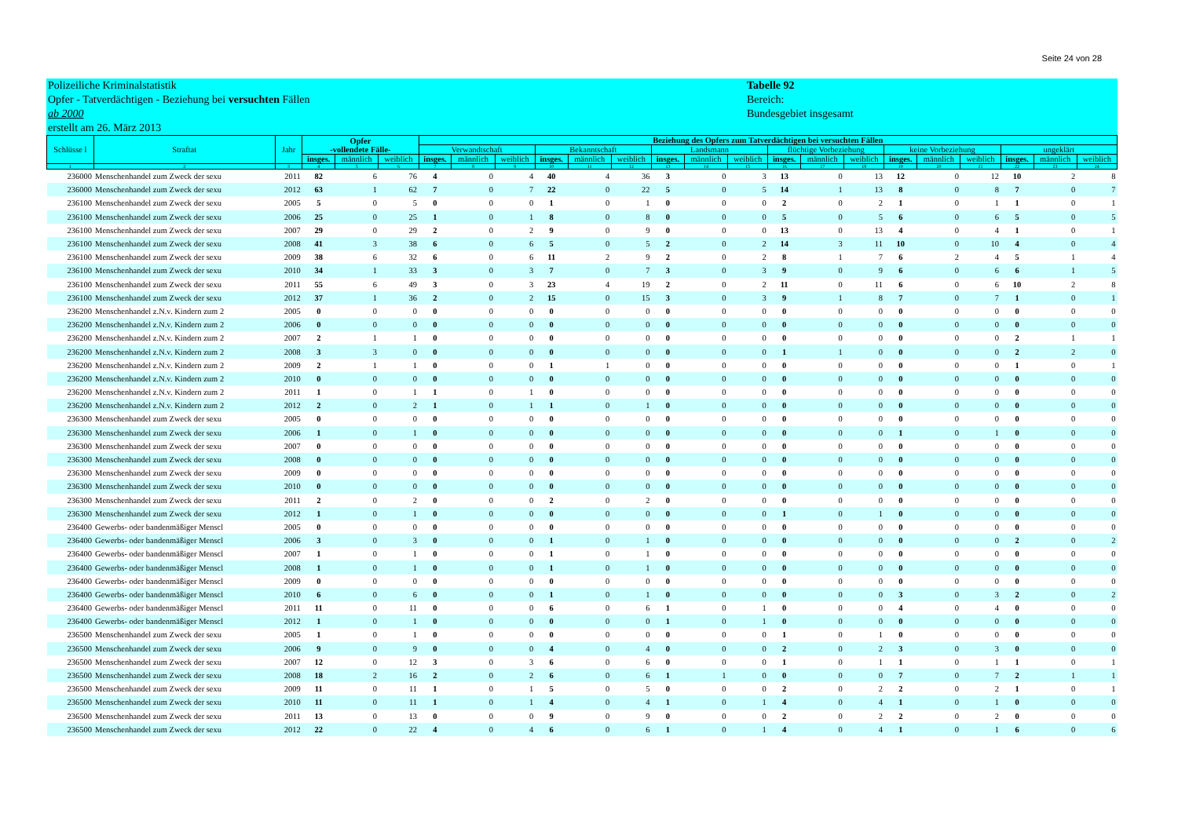Seite 24 von 28
Polizeiliche Kriminalstatistik
Opfer - Tatverdächtigen - Beziehung bei versuchten Fällen
ab 2000
erstellt am 26. März 2013
Tabelle 92
Bereich:
Bundesgebiet insgesamt
| Schlüsse l | Straftat | Jahr | Opfer -vollendete Fälle- | | | Beziehung des Opfers zum Tatverdächtigen bei versuchten Fällen | | | | | | | | | | | | | | | | | |
| --- | --- | --- | --- | --- | --- | --- | --- | --- | --- | --- | --- | --- | --- | --- | --- | --- | --- | --- | --- | --- | --- | --- | --- |
| | | | | | | Verwandtschaft | | | Bekanntschaft | | | Landsmann | | | flüchtige Vorbeziehung | | | keine Vorbeziehung | | | ungeklärt | | |
| | | | insges. | männlich | weiblich | insges. | männlich | weiblich | insges. | männlich | weiblich | insges. | männlich | weiblich | insges. | männlich | weiblich | insges. | männlich | weiblich | insges. | männlich | weiblich |
| 1 | 2 | 3 | 4 | 5 | 6 | 7 | 8 | 9 | 10 | 11 | 12 | 13 | 14 | 15 | 16 | 17 | 18 | 19 | 20 | 21 | 22 | 23 | 24 |
| 236000 | Menschenhandel zum Zweck der sexu | 2011 | 82 | 6 | 76 | 4 | 0 | 4 | 40 | 4 | 36 | 3 | 0 | 3 | 13 | 0 | 13 | 12 | 0 | 12 | 10 | 2 | 8 |
| 236000 | Menschenhandel zum Zweck der sexu | 2012 | 63 | 1 | 62 | 7 | 0 | 7 | 22 | 0 | 22 | 5 | 0 | 5 | 14 | 1 | 13 | 8 | 0 | 8 | 7 | 0 | 7 |
| 236100 | Menschenhandel zum Zweck der sexu | 2005 | 5 | 0 | 5 | 0 | 0 | 0 | 1 | 0 | 1 | 0 | 0 | 0 | 2 | 0 | 2 | 1 | 0 | 1 | 1 | 0 | 1 |
| 236100 | Menschenhandel zum Zweck der sexu | 2006 | 25 | 0 | 25 | 1 | 0 | 1 | 8 | 0 | 8 | 0 | 0 | 0 | 5 | 0 | 5 | 6 | 0 | 6 | 5 | 0 | 5 |
| 236100 | Menschenhandel zum Zweck der sexu | 2007 | 29 | 0 | 29 | 2 | 0 | 2 | 9 | 0 | 9 | 0 | 0 | 0 | 13 | 0 | 13 | 4 | 0 | 4 | 1 | 0 | 1 |
| 236100 | Menschenhandel zum Zweck der sexu | 2008 | 41 | 3 | 38 | 6 | 0 | 6 | 5 | 0 | 5 | 2 | 0 | 2 | 14 | 3 | 11 | 10 | 0 | 10 | 4 | 0 | 4 |
| 236100 | Menschenhandel zum Zweck der sexu | 2009 | 38 | 6 | 32 | 6 | 0 | 6 | 11 | 2 | 9 | 2 | 0 | 2 | 8 | 1 | 7 | 6 | 2 | 4 | 5 | 1 | 4 |
| 236100 | Menschenhandel zum Zweck der sexu | 2010 | 34 | 1 | 33 | 3 | 0 | 3 | 7 | 0 | 7 | 3 | 0 | 3 | 9 | 0 | 9 | 6 | 0 | 6 | 6 | 1 | 5 |
| 236100 | Menschenhandel zum Zweck der sexu | 2011 | 55 | 6 | 49 | 3 | 0 | 3 | 23 | 4 | 19 | 2 | 0 | 2 | 11 | 0 | 11 | 6 | 0 | 6 | 10 | 2 | 8 |
| 236100 | Menschenhandel zum Zweck der sexu | 2012 | 37 | 1 | 36 | 2 | 0 | 2 | 15 | 0 | 15 | 3 | 0 | 3 | 9 | 1 | 8 | 7 | 0 | 7 | 1 | 0 | 1 |
| 236200 | Menschenhandel z.N.v. Kindern zum 2 | 2005 | 0 | 0 | 0 | 0 | 0 | 0 | 0 | 0 | 0 | 0 | 0 | 0 | 0 | 0 | 0 | 0 | 0 | 0 | 0 | 0 | 0 |
| 236200 | Menschenhandel z.N.v. Kindern zum 2 | 2006 | 0 | 0 | 0 | 0 | 0 | 0 | 0 | 0 | 0 | 0 | 0 | 0 | 0 | 0 | 0 | 0 | 0 | 0 | 0 | 0 | 0 |
| 236200 | Menschenhandel z.N.v. Kindern zum 2 | 2007 | 2 | 1 | 1 | 0 | 0 | 0 | 0 | 0 | 0 | 0 | 0 | 0 | 0 | 0 | 0 | 0 | 0 | 0 | 2 | 1 | 1 |
| 236200 | Menschenhandel z.N.v. Kindern zum 2 | 2008 | 3 | 3 | 0 | 0 | 0 | 0 | 0 | 0 | 0 | 0 | 0 | 0 | 1 | 1 | 0 | 0 | 0 | 0 | 2 | 2 | 0 |
| 236200 | Menschenhandel z.N.v. Kindern zum 2 | 2009 | 2 | 1 | 1 | 0 | 0 | 0 | 1 | 1 | 0 | 0 | 0 | 0 | 0 | 0 | 0 | 0 | 0 | 0 | 1 | 0 | 1 |
| 236200 | Menschenhandel z.N.v. Kindern zum 2 | 2010 | 0 | 0 | 0 | 0 | 0 | 0 | 0 | 0 | 0 | 0 | 0 | 0 | 0 | 0 | 0 | 0 | 0 | 0 | 0 | 0 | 0 |
| 236200 | Menschenhandel z.N.v. Kindern zum 2 | 2011 | 1 | 0 | 1 | 1 | 0 | 1 | 0 | 0 | 0 | 0 | 0 | 0 | 0 | 0 | 0 | 0 | 0 | 0 | 0 | 0 | 0 |
| 236200 | Menschenhandel z.N.v. Kindern zum 2 | 2012 | 2 | 0 | 2 | 1 | 0 | 1 | 1 | 0 | 1 | 0 | 0 | 0 | 0 | 0 | 0 | 0 | 0 | 0 | 0 | 0 | 0 |
| 236300 | Menschenhandel zum Zweck der sexu | 2005 | 0 | 0 | 0 | 0 | 0 | 0 | 0 | 0 | 0 | 0 | 0 | 0 | 0 | 0 | 0 | 0 | 0 | 0 | 0 | 0 | 0 |
| 236300 | Menschenhandel zum Zweck der sexu | 2006 | 1 | 0 | 1 | 0 | 0 | 0 | 0 | 0 | 0 | 0 | 0 | 0 | 0 | 0 | 0 | 1 | 0 | 1 | 0 | 0 | 0 |
| 236300 | Menschenhandel zum Zweck der sexu | 2007 | 0 | 0 | 0 | 0 | 0 | 0 | 0 | 0 | 0 | 0 | 0 | 0 | 0 | 0 | 0 | 0 | 0 | 0 | 0 | 0 | 0 |
| 236300 | Menschenhandel zum Zweck der sexu | 2008 | 0 | 0 | 0 | 0 | 0 | 0 | 0 | 0 | 0 | 0 | 0 | 0 | 0 | 0 | 0 | 0 | 0 | 0 | 0 | 0 | 0 |
| 236300 | Menschenhandel zum Zweck der sexu | 2009 | 0 | 0 | 0 | 0 | 0 | 0 | 0 | 0 | 0 | 0 | 0 | 0 | 0 | 0 | 0 | 0 | 0 | 0 | 0 | 0 | 0 |
| 236300 | Menschenhandel zum Zweck der sexu | 2010 | 0 | 0 | 0 | 0 | 0 | 0 | 0 | 0 | 0 | 0 | 0 | 0 | 0 | 0 | 0 | 0 | 0 | 0 | 0 | 0 | 0 |
| 236300 | Menschenhandel zum Zweck der sexu | 2011 | 2 | 0 | 2 | 0 | 0 | 0 | 2 | 0 | 2 | 0 | 0 | 0 | 0 | 0 | 0 | 0 | 0 | 0 | 0 | 0 | 0 |
| 236300 | Menschenhandel zum Zweck der sexu | 2012 | 1 | 0 | 1 | 0 | 0 | 0 | 0 | 0 | 0 | 0 | 0 | 0 | 1 | 0 | 1 | 0 | 0 | 0 | 0 | 0 | 0 |
| 236400 | Gewerbs- oder bandenmäßiger Menscl | 2005 | 0 | 0 | 0 | 0 | 0 | 0 | 0 | 0 | 0 | 0 | 0 | 0 | 0 | 0 | 0 | 0 | 0 | 0 | 0 | 0 | 0 |
| 236400 | Gewerbs- oder bandenmäßiger Menscl | 2006 | 3 | 0 | 3 | 0 | 0 | 0 | 1 | 0 | 1 | 0 | 0 | 0 | 0 | 0 | 0 | 0 | 0 | 0 | 2 | 0 | 2 |
| 236400 | Gewerbs- oder bandenmäßiger Menscl | 2007 | 1 | 0 | 1 | 0 | 0 | 0 | 1 | 0 | 1 | 0 | 0 | 0 | 0 | 0 | 0 | 0 | 0 | 0 | 0 | 0 | 0 |
| 236400 | Gewerbs- oder bandenmäßiger Menscl | 2008 | 1 | 0 | 1 | 0 | 0 | 0 | 1 | 0 | 1 | 0 | 0 | 0 | 0 | 0 | 0 | 0 | 0 | 0 | 0 | 0 | 0 |
| 236400 | Gewerbs- oder bandenmäßiger Menscl | 2009 | 0 | 0 | 0 | 0 | 0 | 0 | 0 | 0 | 0 | 0 | 0 | 0 | 0 | 0 | 0 | 0 | 0 | 0 | 0 | 0 | 0 |
| 236400 | Gewerbs- oder bandenmäßiger Menscl | 2010 | 6 | 0 | 6 | 0 | 0 | 0 | 1 | 0 | 1 | 0 | 0 | 0 | 0 | 0 | 0 | 3 | 0 | 3 | 2 | 0 | 2 |
| 236400 | Gewerbs- oder bandenmäßiger Menscl | 2011 | 11 | 0 | 11 | 0 | 0 | 0 | 6 | 0 | 6 | 1 | 0 | 1 | 0 | 0 | 0 | 4 | 0 | 4 | 0 | 0 | 0 |
| 236400 | Gewerbs- oder bandenmäßiger Menscl | 2012 | 1 | 0 | 1 | 0 | 0 | 0 | 0 | 0 | 0 | 1 | 0 | 1 | 0 | 0 | 0 | 0 | 0 | 0 | 0 | 0 | 0 |
| 236500 | Menschenhandel zum Zweck der sexu | 2005 | 1 | 0 | 1 | 0 | 0 | 0 | 0 | 0 | 0 | 0 | 0 | 0 | 1 | 0 | 1 | 0 | 0 | 0 | 0 | 0 | 0 |
| 236500 | Menschenhandel zum Zweck der sexu | 2006 | 9 | 0 | 9 | 0 | 0 | 0 | 4 | 0 | 4 | 0 | 0 | 0 | 2 | 0 | 2 | 3 | 0 | 3 | 0 | 0 | 0 |
| 236500 | Menschenhandel zum Zweck der sexu | 2007 | 12 | 0 | 12 | 3 | 0 | 3 | 6 | 0 | 6 | 0 | 0 | 0 | 1 | 0 | 1 | 1 | 0 | 1 | 1 | 0 | 1 |
| 236500 | Menschenhandel zum Zweck der sexu | 2008 | 18 | 2 | 16 | 2 | 0 | 2 | 6 | 0 | 6 | 1 | 1 | 0 | 0 | 0 | 0 | 7 | 0 | 7 | 2 | 1 | 1 |
| 236500 | Menschenhandel zum Zweck der sexu | 2009 | 11 | 0 | 11 | 1 | 0 | 1 | 5 | 0 | 5 | 0 | 0 | 0 | 2 | 0 | 2 | 2 | 0 | 2 | 1 | 0 | 1 |
| 236500 | Menschenhandel zum Zweck der sexu | 2010 | 11 | 0 | 11 | 1 | 0 | 1 | 4 | 0 | 4 | 1 | 0 | 1 | 4 | 0 | 4 | 1 | 0 | 1 | 0 | 0 | 0 |
| 236500 | Menschenhandel zum Zweck der sexu | 2011 | 13 | 0 | 13 | 0 | 0 | 0 | 9 | 0 | 9 | 0 | 0 | 0 | 2 | 0 | 2 | 2 | 0 | 2 | 0 | 0 | 0 |
| 236500 | Menschenhandel zum Zweck der sexu | 2012 | 22 | 0 | 22 | 4 | 0 | 4 | 6 | 0 | 6 | 1 | 0 | 1 | 4 | 0 | 4 | 1 | 0 | 1 | 6 | 0 | 6 |